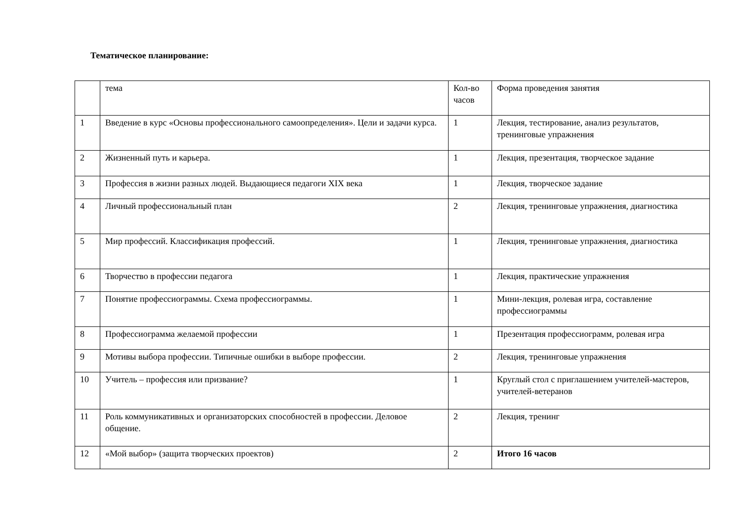Тематическое планирование:
| | тема | Кол-во часов | Форма проведения занятия |
| 1 | Введение в курс «Основы профессионального самоопределения». Цели и задачи курса. | 1 | Лекция, тестирование, анализ результатов, тренинговые упражнения |
| 2 | Жизненный путь и карьера. | 1 | Лекция, презентация, творческое задание |
| 3 | Профессия в жизни разных людей. Выдающиеся педагоги XIX века | 1 | Лекция, творческое задание |
| 4 | Личный профессиональный план | 2 | Лекция, тренинговые упражнения, диагностика |
| 5 | Мир профессий. Классификация профессий. | 1 | Лекция, тренинговые упражнения, диагностика |
| 6 | Творчество в профессии педагога | 1 | Лекция, практические упражнения |
| 7 | Понятие профессиограммы. Схема профессиограммы. | 1 | Мини-лекция, ролевая игра, составление профессиограммы |
| 8 | Профессиограмма желаемой профессии | 1 | Презентация профессиограмм, ролевая игра |
| 9 | Мотивы выбора профессии. Типичные ошибки в выборе профессии. | 2 | Лекция, тренинговые упражнения |
| 10 | Учитель – профессия или призвание? | 1 | Круглый стол с приглашением учителей-мастеров, учителей-ветеранов |
| 11 | Роль коммуникативных и организаторских способностей в профессии. Деловое общение. | 2 | Лекция, тренинг |
| 12 | «Мой выбор» (защита творческих проектов) | 2 | Итого 16 часов |